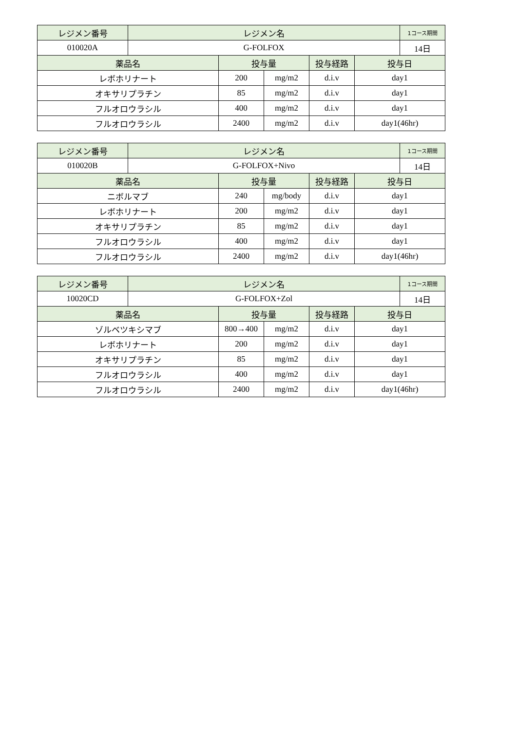| レジメン番号 | レジメン名 | | | | | 1コース期間 |
| --- | --- | --- | --- | --- | --- | --- |
| 010020A | G-FOLFOX | | | | | 14日 |
| 薬品名 | | 投与量 | | 投与経路 | 投与日 | |
| レボホリナート | | 200 | mg/m2 | d.i.v | day1 | |
| オキサリプラチン | | 85 | mg/m2 | d.i.v | day1 | |
| フルオロウラシル | | 400 | mg/m2 | d.i.v | day1 | |
| フルオロウラシル | | 2400 | mg/m2 | d.i.v | day1(46hr) | |
| レジメン番号 | レジメン名 | | | | | 1コース期間 |
| --- | --- | --- | --- | --- | --- | --- |
| 010020B | G-FOLFOX+Nivo | | | | | 14日 |
| 薬品名 | | 投与量 | | 投与経路 | 投与日 | |
| ニボルマブ | | 240 | mg/body | d.i.v | day1 | |
| レボホリナート | | 200 | mg/m2 | d.i.v | day1 | |
| オキサリプラチン | | 85 | mg/m2 | d.i.v | day1 | |
| フルオロウラシル | | 400 | mg/m2 | d.i.v | day1 | |
| フルオロウラシル | | 2400 | mg/m2 | d.i.v | day1(46hr) | |
| レジメン番号 | レジメン名 | | | | | 1コース期間 |
| --- | --- | --- | --- | --- | --- | --- |
| 10020CD | G-FOLFOX+Zol | | | | | 14日 |
| 薬品名 | | 投与量 | | 投与経路 | 投与日 | |
| ゾルベツキシマブ | | 800→400 | mg/m2 | d.i.v | day1 | |
| レボホリナート | | 200 | mg/m2 | d.i.v | day1 | |
| オキサリプラチン | | 85 | mg/m2 | d.i.v | day1 | |
| フルオロウラシル | | 400 | mg/m2 | d.i.v | day1 | |
| フルオロウラシル | | 2400 | mg/m2 | d.i.v | day1(46hr) | |